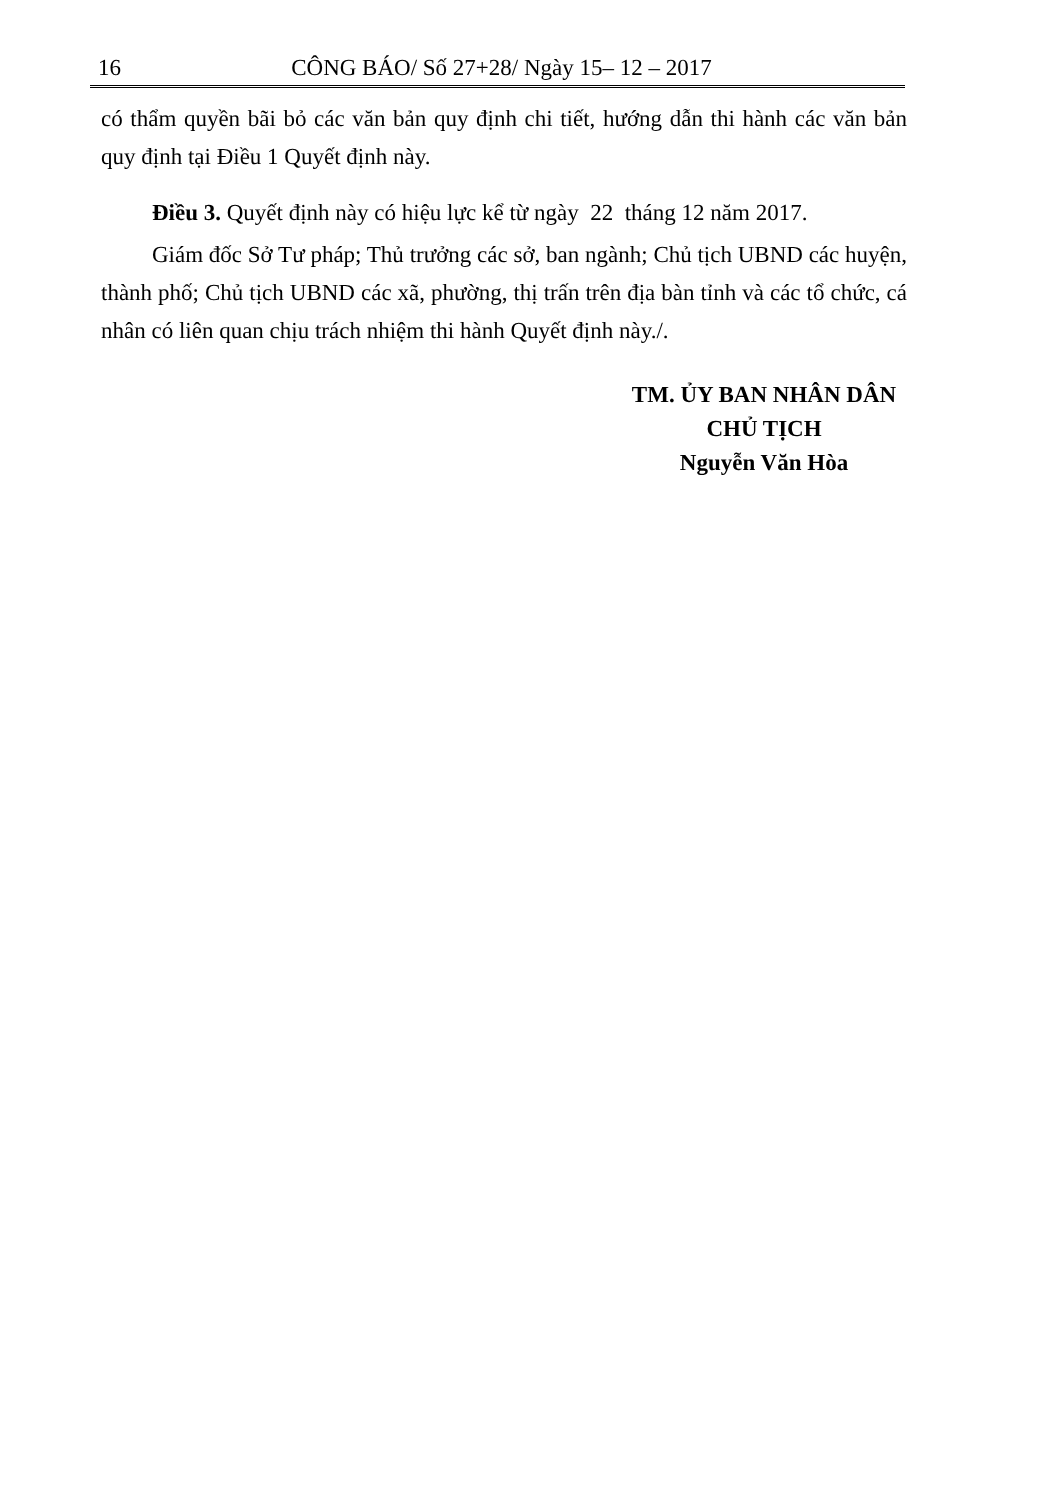16 CÔNG BÁO/ Số 27+28/ Ngày 15– 12 – 2017
có thẩm quyền bãi bỏ các văn bản quy định chi tiết, hướng dẫn thi hành các văn bản quy định tại Điều 1 Quyết định này.
Điều 3. Quyết định này có hiệu lực kể từ ngày 22 tháng 12 năm 2017.
Giám đốc Sở Tư pháp; Thủ trưởng các sở, ban ngành; Chủ tịch UBND các huyện, thành phố; Chủ tịch UBND các xã, phường, thị trấn trên địa bàn tỉnh và các tổ chức, cá nhân có liên quan chịu trách nhiệm thi hành Quyết định này./.
TM. ỦY BAN NHÂN DÂN
CHỦ TỊCH
Nguyễn Văn Hòa